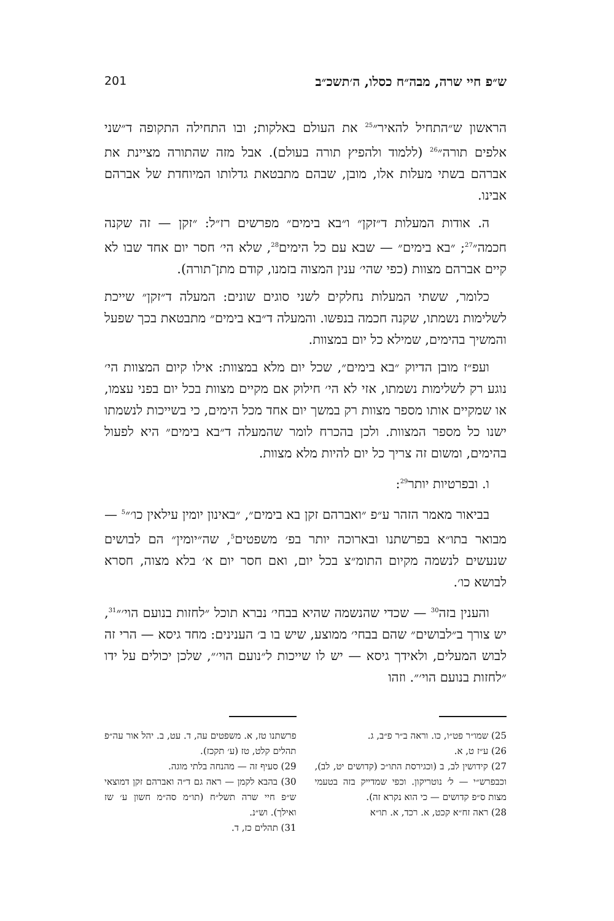ש״פ חיי שרה, מבה״ח כסלו, ה׳תשכ״ב 201
הראשון ש״התחיל להאיר״<sup>25</sup> את העולם באלקות; ובו התחילה התקופה ד״שני אלפים תורה״<sup>26</sup> (ללמוד ולהפיץ תורה בעולם). אבל מזה שהתורה מציינת את אברהם בשתי מעלות אלו, מובן, שבהם מתבטאת גדלותו המיוחדת של אברהם אבינו.
ה. אודות המעלות ד״זקן״ ו״בא בימים״ מפרשים רז״ל: ״זקן — זה שקנה חכמה״<sup>27</sup>; ״בא בימים״ — שבא עם כל הימים<sup>28</sup>, שלא הי׳ חסר יום אחד שבו לא קיים אברהם מצוות (כפי שהי׳ ענין המצוה בזמנו, קודם מתן־תורה).
כלומר, ששתי המעלות נחלקים לשני סוגים שונים: המעלה ד״זקן״ שייכת לשלימות נשמתו, שקנה חכמה בנפשו. והמעלה ד״בא בימים״ מתבטאת בכך שפעל והמשיך בהימים, שמילא כל יום במצוות.
ועפ״ז מובן הדיוק ״בא בימים״, שכל יום מלא במצוות: אילו קיום המצוות הי׳ נוגע רק לשלימות נשמתו, אזי לא הי׳ חילוק אם מקיים מצוות בכל יום בפני עצמו, או שמקיים אותו מספר מצוות רק במשך יום אחד מכל הימים, כי בשייכות לנשמתו ישנו כל מספר המצוות. ולכן בהכרח לומר שהמעלה ד״בא בימים״ היא לפעול בהימים, ומשום זה צריך כל יום להיות מלא מצוות.
ו. ובפרטיות יותר<sup>29</sup>:
בביאור מאמר הזהר ע״פ ״ואברהם זקן בא בימים״, ״באינון יומין עילאין כו׳״<sup>5</sup> — מבואר בתו״א בפרשתנו ובארוכה יותר בפ׳ משפטים<sup>5</sup>, שה״יומין״ הם לבושים שנעשים לנשמה מקיום התומ״צ בכל יום, ואם חסר יום א׳ בלא מצוה, חסרא לבושא כו׳.
והענין בזה<sup>30</sup> — שכדי שהנשמה שהיא בבחי׳ נברא תוכל ״לחזות בנועם הוי׳״<sup>31</sup>, יש צורך ב״לבושים״ שהם בבחי׳ ממוצע, שיש בו ב׳ הענינים: מחד גיסא — הרי זה לבוש המעלים, ולאידך גיסא — יש לו שייכות ל״נועם הוי׳״, שלכן יכולים על ידו ״לחזות בנועם הוי׳״. וזהו
25) שמו״ר פט״ו, כו. וראה ב״ר פ״ב, ג.
26) ע״ז ט, א.
27) קידושין לב, ב (וכגירסת התו״כ (קדושים יט, לב), וכבפרש״י — ל׳ נוטריקון. וכפי שמדייק בזה בטעמי מצות ס״פ קדושים — כי הוא נקרא זה).
28) ראה זח״א קכט, א. רכד, א. תו״א
פרשתנו טז, א. משפטים עה, ד. עט, ב. יהל אור עה״פ תהלים קלט, טז (ע׳ תקכז).
29) סעיף זה — מהנחה בלתי מוגה.
30) בהבא לקמן — ראה גם ד״ה ואברהם זקן דמוצאי ש״פ חיי שרה תשל״ח (תו״מ סה״מ חשון ע׳ שז ואילך). וש״נ.
31) תהלים כז, ד.